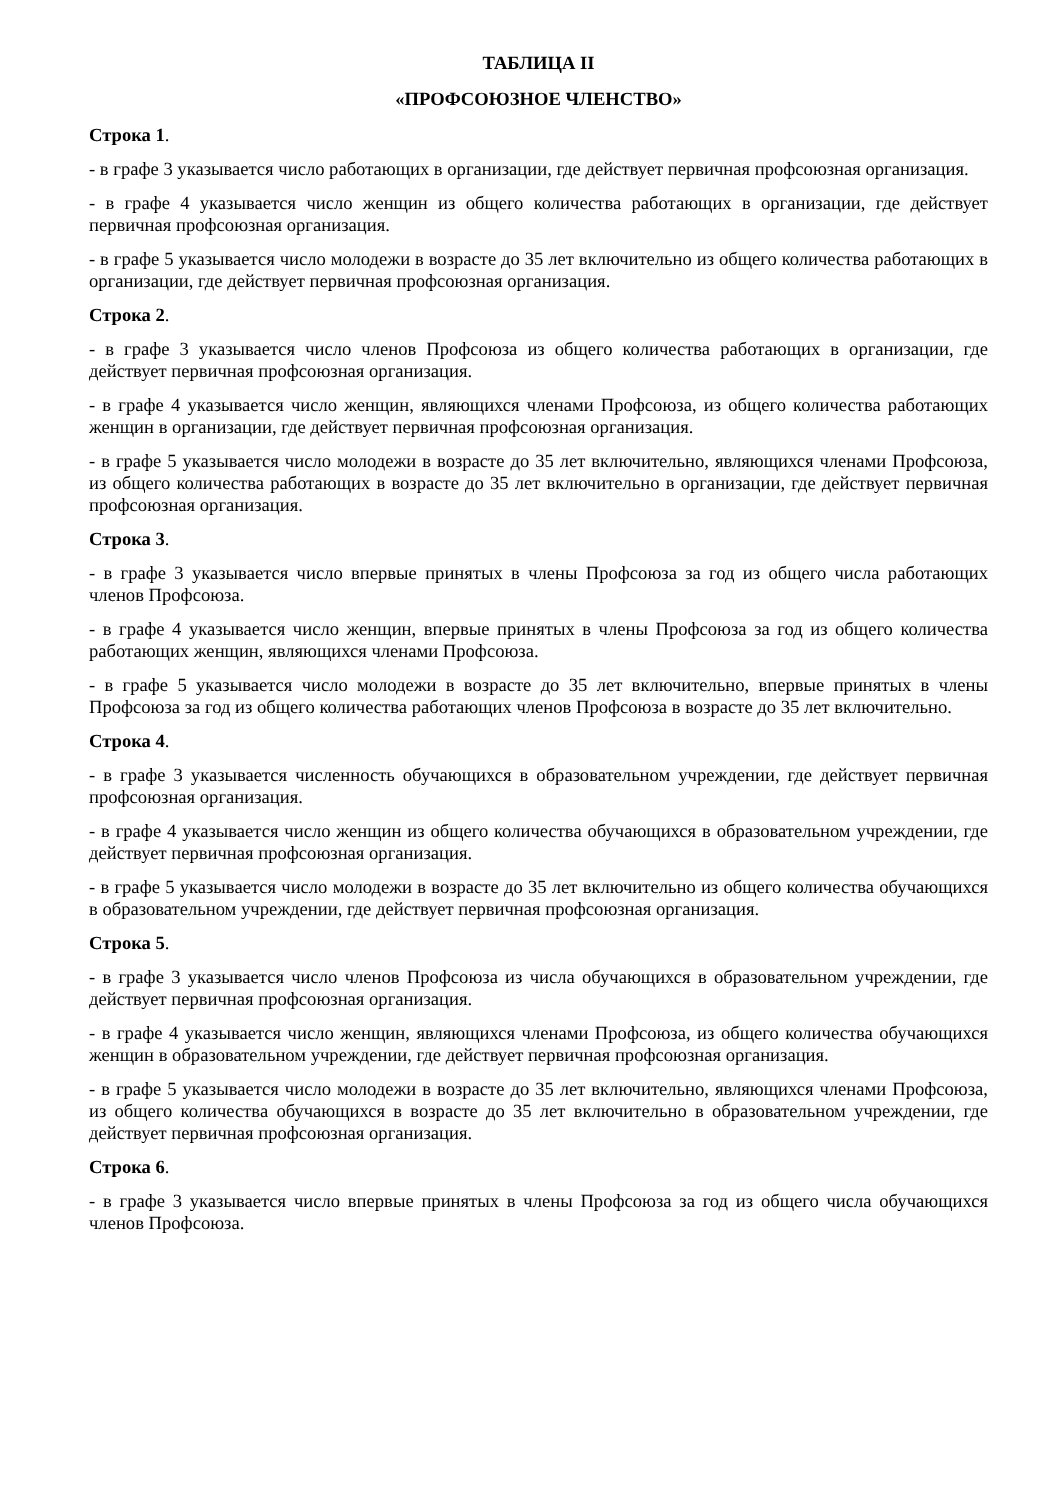ТАБЛИЦА II
«ПРОФСОЮЗНОЕ ЧЛЕНСТВО»
Строка 1.
- в графе 3 указывается число работающих в организации, где действует первичная профсоюзная организация.
- в графе 4 указывается число женщин из общего количества работающих в организации, где действует первичная профсоюзная организация.
- в графе 5 указывается число молодежи в возрасте до 35 лет включительно из общего количества работающих в организации, где действует первичная профсоюзная организация.
Строка 2.
- в графе 3 указывается число членов Профсоюза из общего количества работающих в организации, где действует первичная профсоюзная организация.
- в графе 4 указывается число женщин, являющихся членами Профсоюза, из общего количества работающих женщин в организации, где действует первичная профсоюзная организация.
- в графе 5 указывается число молодежи в возрасте до 35 лет включительно, являющихся членами Профсоюза, из общего количества работающих в возрасте до 35 лет включительно в организации, где действует первичная профсоюзная организация.
Строка 3.
- в графе 3 указывается число впервые принятых в члены Профсоюза за год из общего числа работающих членов Профсоюза.
- в графе 4 указывается число женщин, впервые принятых в члены Профсоюза за год из общего количества работающих женщин, являющихся членами Профсоюза.
- в графе 5 указывается число молодежи в возрасте до 35 лет включительно, впервые принятых в члены Профсоюза за год из общего количества работающих членов Профсоюза в возрасте до 35 лет включительно.
Строка 4.
- в графе 3 указывается численность обучающихся в образовательном учреждении, где действует первичная профсоюзная организация.
- в графе 4 указывается число женщин из общего количества обучающихся в образовательном учреждении, где действует первичная профсоюзная организация.
- в графе 5 указывается число молодежи в возрасте до 35 лет включительно из общего количества обучающихся в образовательном учреждении, где действует первичная профсоюзная организация.
Строка 5.
- в графе 3 указывается число членов Профсоюза из числа обучающихся в образовательном учреждении, где действует первичная профсоюзная организация.
- в графе 4 указывается число женщин, являющихся членами Профсоюза, из общего количества обучающихся женщин в образовательном учреждении, где действует первичная профсоюзная организация.
- в графе 5 указывается число молодежи в возрасте до 35 лет включительно, являющихся членами Профсоюза, из общего количества обучающихся в возрасте до 35 лет включительно в образовательном учреждении, где действует первичная профсоюзная организация.
Строка 6.
- в графе 3 указывается число впервые принятых в члены Профсоюза за год из общего числа обучающихся членов Профсоюза.